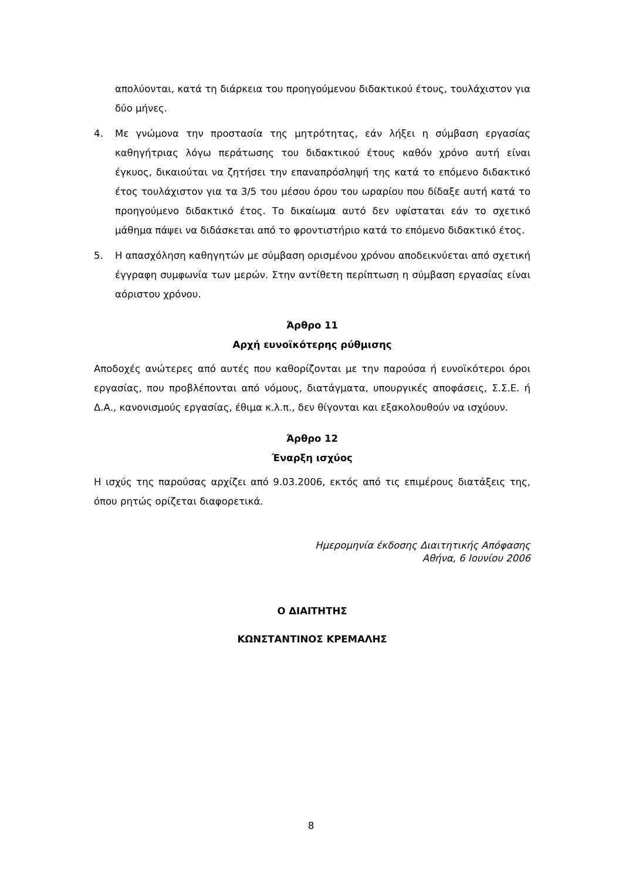απολύονται, κατά τη διάρκεια του προηγούμενου διδακτικού έτους, τουλάχιστον για δύο μήνες.
4. Με γνώμονα την προστασία της μητρότητας, εάν λήξει η σύμβαση εργασίας καθηγήτριας λόγω περάτωσης του διδακτικού έτους καθόν χρόνο αυτή είναι έγκυος, δικαιούται να ζητήσει την επαναπρόσληψή της κατά το επόμενο διδακτικό έτος τουλάχιστον για τα 3/5 του μέσου όρου του ωραρίου που δίδαξε αυτή κατά το προηγούμενο διδακτικό έτος. Το δικαίωμα αυτό δεν υφίσταται εάν το σχετικό μάθημα πάψει να διδάσκεται από το φροντιστήριο κατά το επόμενο διδακτικό έτος.
5. Η απασχόληση καθηγητών με σύμβαση ορισμένου χρόνου αποδεικνύεται από σχετική έγγραφη συμφωνία των μερών. Στην αντίθετη περίπτωση η σύμβαση εργασίας είναι αόριστου χρόνου.
Άρθρο 11
Αρχή ευνοϊκότερης ρύθμισης
Αποδοχές ανώτερες από αυτές που καθορίζονται με την παρούσα ή ευνοϊκότεροι όροι εργασίας, που προβλέπονται από νόμους, διατάγματα, υπουργικές αποφάσεις, Σ.Σ.Ε. ή Δ.Α., κανονισμούς εργασίας, έθιμα κ.λ.π., δεν θίγονται και εξακολουθούν να ισχύουν.
Άρθρο 12
Έναρξη ισχύος
Η ισχύς της παρούσας αρχίζει από 9.03.2006, εκτός από τις επιμέρους διατάξεις της, όπου ρητώς ορίζεται διαφορετικά.
Ημερομηνία έκδοσης Διαιτητικής Απόφασης
Αθήνα, 6 Ιουνίου 2006
Ο ΔΙΑΙΤΗΤΗΣ
ΚΩΝΣΤΑΝΤΙΝΟΣ ΚΡΕΜΑΛΗΣ
8